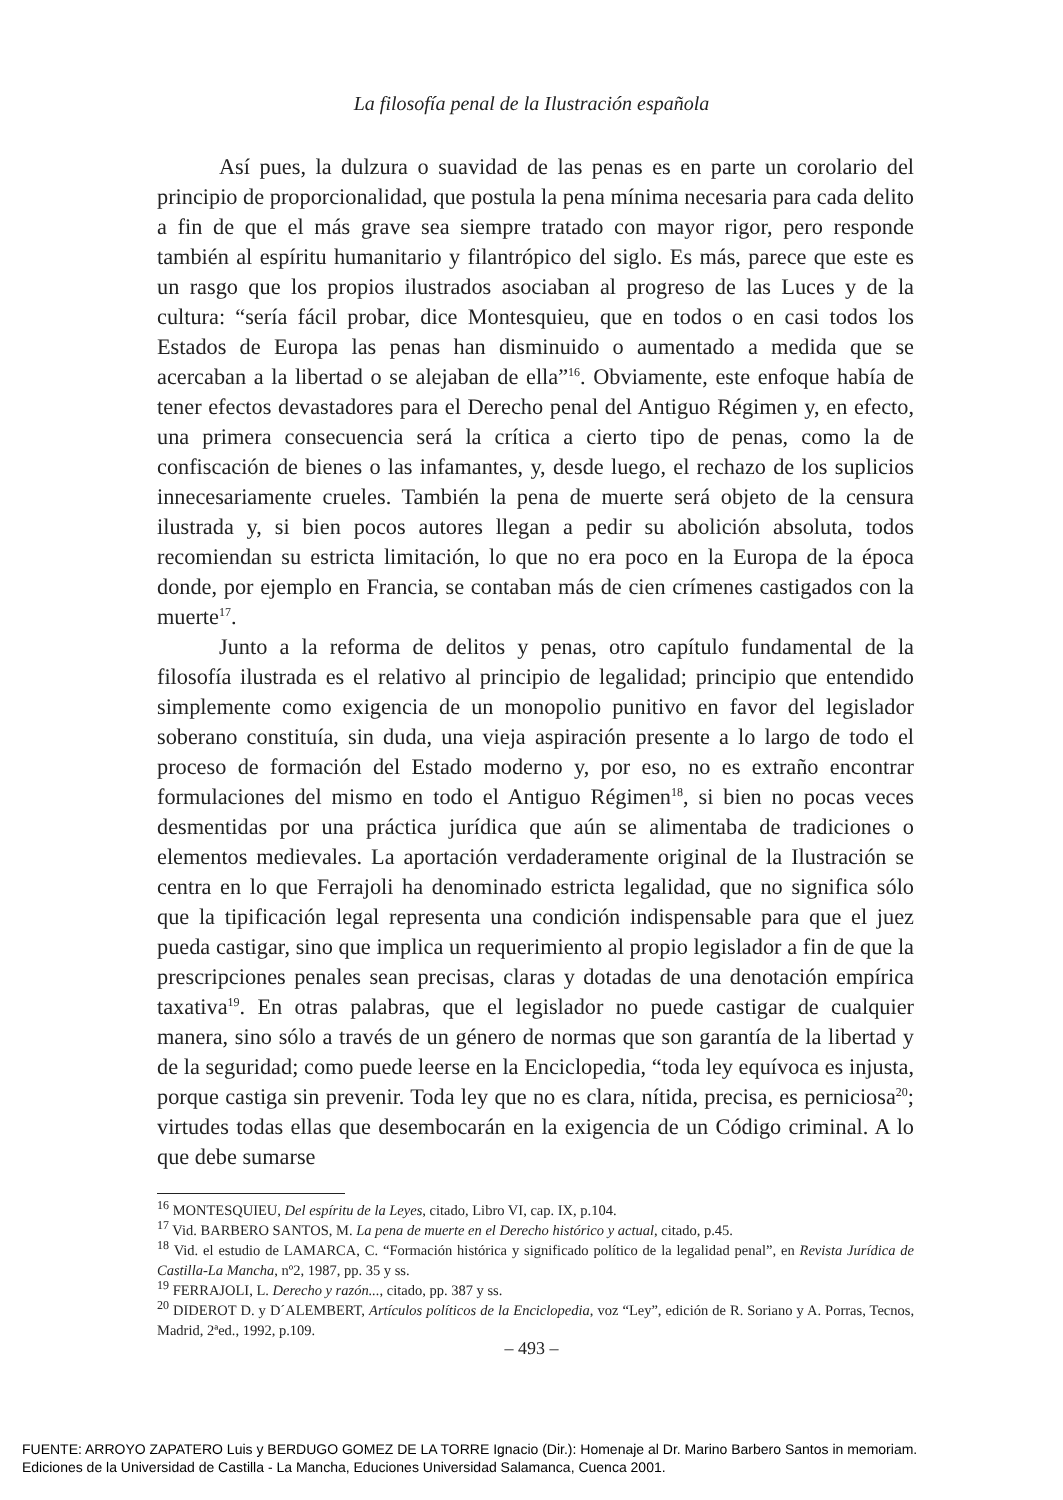La filosofía penal de la Ilustración española
Así pues, la dulzura o suavidad de las penas es en parte un corolario del principio de proporcionalidad, que postula la pena mínima necesaria para cada delito a fin de que el más grave sea siempre tratado con mayor rigor, pero responde también al espíritu humanitario y filantrópico del siglo. Es más, parece que este es un rasgo que los propios ilustrados asociaban al progreso de las Luces y de la cultura: “sería fácil probar, dice Montesquieu, que en todos o en casi todos los Estados de Europa las penas han disminuido o aumentado a medida que se acercaban a la libertad o se alejaban de ella”<sup>16</sup>. Obviamente, este enfoque había de tener efectos devastadores para el Derecho penal del Antiguo Régimen y, en efecto, una primera consecuencia será la crítica a cierto tipo de penas, como la de confiscación de bienes o las infamantes, y, desde luego, el rechazo de los suplicios innecesariamente crueles. También la pena de muerte será objeto de la censura ilustrada y, si bien pocos autores llegan a pedir su abolición absoluta, todos recomiendan su estricta limitación, lo que no era poco en la Europa de la época donde, por ejemplo en Francia, se contaban más de cien crímenes castigados con la muerte<sup>17</sup>.
Junto a la reforma de delitos y penas, otro capítulo fundamental de la filosofía ilustrada es el relativo al principio de legalidad; principio que entendido simplemente como exigencia de un monopolio punitivo en favor del legislador soberano constituía, sin duda, una vieja aspiración presente a lo largo de todo el proceso de formación del Estado moderno y, por eso, no es extraño encontrar formulaciones del mismo en todo el Antiguo Régimen<sup>18</sup>, si bien no pocas veces desmentidas por una práctica jurídica que aún se alimentaba de tradiciones o elementos medievales. La aportación verdaderamente original de la Ilustración se centra en lo que Ferrajoli ha denominado estricta legalidad, que no significa sólo que la tipificación legal representa una condición indispensable para que el juez pueda castigar, sino que implica un requerimiento al propio legislador a fin de que la prescripciones penales sean precisas, claras y dotadas de una denotación empírica taxativa<sup>19</sup>. En otras palabras, que el legislador no puede castigar de cualquier manera, sino sólo a través de un género de normas que son garantía de la libertad y de la seguridad; como puede leerse en la Enciclopedia, “toda ley equívoca es injusta, porque castiga sin prevenir. Toda ley que no es clara, nítida, precisa, es perniciosa<sup>20</sup>; virtudes todas ellas que desembocarán en la exigencia de un Código criminal. A lo que debe sumarse
<sup>16</sup> MONTESQUIEU, Del espíritu de la Leyes, citado, Libro VI, cap. IX, p.104.
<sup>17</sup> Vid. BARBERO SANTOS, M. La pena de muerte en el Derecho histórico y actual, citado, p.45.
<sup>18</sup> Vid. el estudio de LAMARCA, C. “Formación histórica y significado político de la legalidad penal”, en Revista Jurídica de Castilla-La Mancha, nº2, 1987, pp. 35 y ss.
<sup>19</sup> FERRAJOLI, L. Derecho y razón..., citado, pp. 387 y ss.
<sup>20</sup> DIDEROT D. y D´ALEMBERT, Artículos políticos de la Enciclopedia, voz “Ley”, edición de R. Soriano y A. Porras, Tecnos, Madrid, 2ªed., 1992, p.109.
– 493 –
FUENTE: ARROYO ZAPATERO Luis y BERDUGO GOMEZ DE LA TORRE Ignacio (Dir.): Homenaje al Dr. Marino Barbero Santos in memoriam.
Ediciones de la Universidad de Castilla - La Mancha, Educiones Universidad Salamanca, Cuenca 2001.